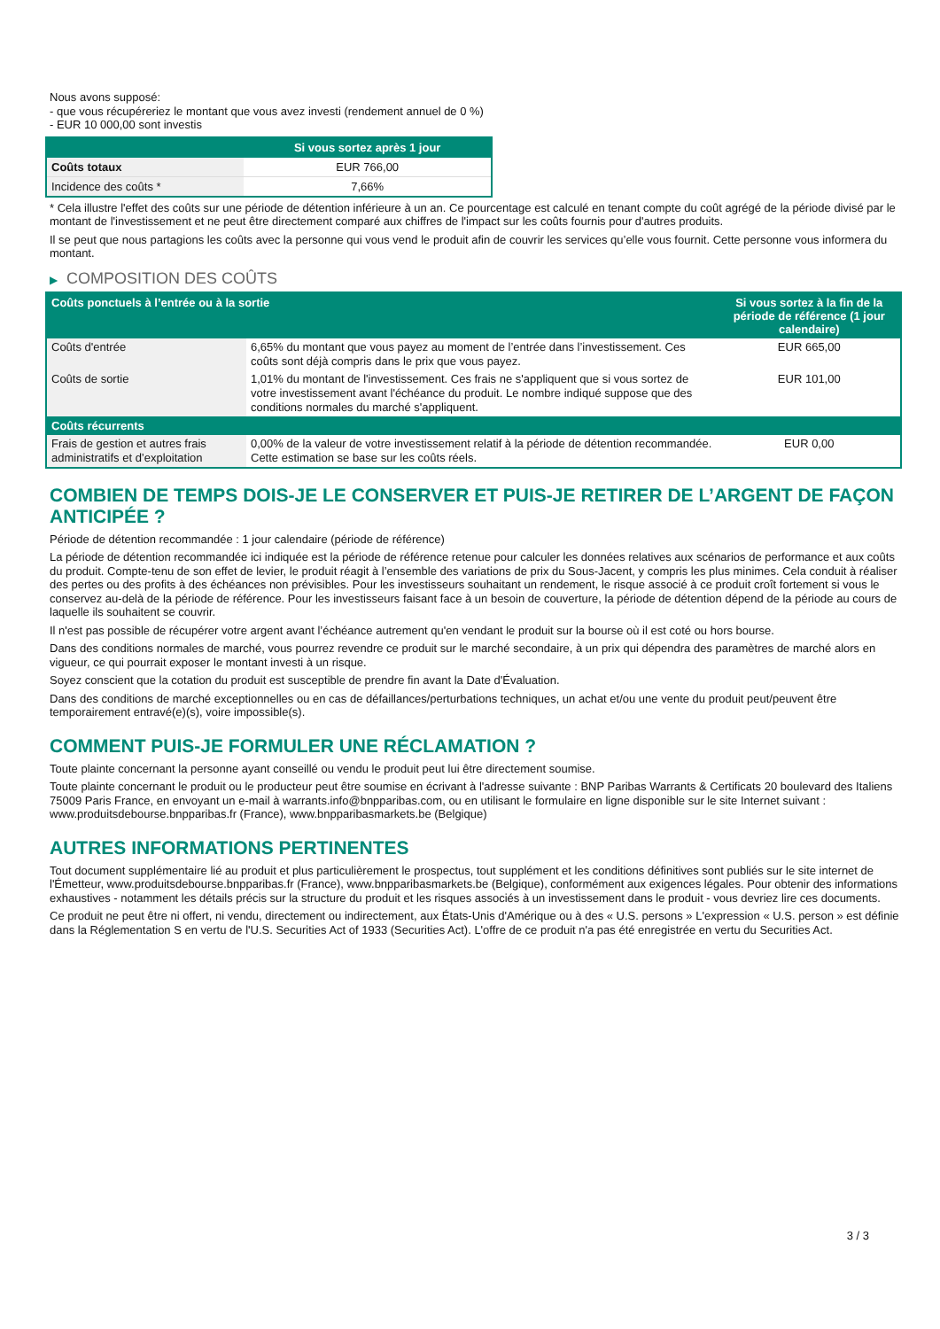Nous avons supposé:
- que vous récupéreriez le montant que vous avez investi (rendement annuel de 0 %)
- EUR 10 000,00 sont investis
| | Si vous sortez après 1 jour |
| --- | --- |
| Coûts totaux | EUR 766,00 |
| Incidence des coûts * | 7,66% |
* Cela illustre l'effet des coûts sur une période de détention inférieure à un an. Ce pourcentage est calculé en tenant compte du coût agrégé de la période divisé par le montant de l'investissement et ne peut être directement comparé aux chiffres de l'impact sur les coûts fournis pour d'autres produits.
Il se peut que nous partagions les coûts avec la personne qui vous vend le produit afin de couvrir les services qu’elle vous fournit. Cette personne vous informera du montant.
▶ COMPOSITION DES COÛTS
| Coûts ponctuels à l’entrée ou à la sortie | | Si vous sortez à la fin de la période de référence (1 jour calendaire) |
| --- | --- | --- |
| Coûts d'entrée | 6,65% du montant que vous payez au moment de l’entrée dans l’investissement. Ces coûts sont déjà compris dans le prix que vous payez. | EUR 665,00 |
| Coûts de sortie | 1,01% du montant de l'investissement. Ces frais ne s'appliquent que si vous sortez de votre investissement avant l'échéance du produit. Le nombre indiqué suppose que des conditions normales du marché s'appliquent. | EUR 101,00 |
| Coûts récurrents | | |
| Frais de gestion et autres frais administratifs et d’exploitation | 0,00% de la valeur de votre investissement relatif à la période de détention recommandée. Cette estimation se base sur les coûts réels. | EUR 0,00 |
COMBIEN DE TEMPS DOIS-JE LE CONSERVER ET PUIS-JE RETIRER DE L’ARGENT DE FAÇON ANTICIPÉE ?
Période de détention recommandée : 1 jour calendaire (période de référence)
La période de détention recommandée ici indiquée est la période de référence retenue pour calculer les données relatives aux scénarios de performance et aux coûts du produit. Compte-tenu de son effet de levier, le produit réagit à l’ensemble des variations de prix du Sous-Jacent, y compris les plus minimes. Cela conduit à réaliser des pertes ou des profits à des échéances non prévisibles. Pour les investisseurs souhaitant un rendement, le risque associé à ce produit croît fortement si vous le conservez au-delà de la période de référence. Pour les investisseurs faisant face à un besoin de couverture, la période de détention dépend de la période au cours de laquelle ils souhaitent se couvrir.
Il n'est pas possible de récupérer votre argent avant l’échéance autrement qu'en vendant le produit sur la bourse où il est coté ou hors bourse.
Dans des conditions normales de marché, vous pourrez revendre ce produit sur le marché secondaire, à un prix qui dépendra des paramètres de marché alors en vigueur, ce qui pourrait exposer le montant investi à un risque.
Soyez conscient que la cotation du produit est susceptible de prendre fin avant la Date d'Évaluation.
Dans des conditions de marché exceptionnelles ou en cas de défaillances/perturbations techniques, un achat et/ou une vente du produit peut/peuvent être temporairement entravé(e)(s), voire impossible(s).
COMMENT PUIS-JE FORMULER UNE RÉCLAMATION ?
Toute plainte concernant la personne ayant conseillé ou vendu le produit peut lui être directement soumise.
Toute plainte concernant le produit ou le producteur peut être soumise en écrivant à l'adresse suivante : BNP Paribas Warrants & Certificats 20 boulevard des Italiens 75009 Paris France, en envoyant un e-mail à warrants.info@bnpparibas.com, ou en utilisant le formulaire en ligne disponible sur le site Internet suivant : www.produitsdebourse.bnpparibas.fr (France), www.bnpparibasmarkets.be (Belgique)
AUTRES INFORMATIONS PERTINENTES
Tout document supplémentaire lié au produit et plus particulièrement le prospectus, tout supplément et les conditions définitives sont publiés sur le site internet de l'Émetteur, www.produitsdebourse.bnpparibas.fr (France), www.bnpparibasmarkets.be (Belgique), conformément aux exigences légales. Pour obtenir des informations exhaustives - notamment les détails précis sur la structure du produit et les risques associés à un investissement dans le produit - vous devriez lire ces documents.
Ce produit ne peut être ni offert, ni vendu, directement ou indirectement, aux États-Unis d'Amérique ou à des « U.S. persons » L'expression « U.S. person » est définie dans la Réglementation S en vertu de l'U.S. Securities Act of 1933 (Securities Act). L'offre de ce produit n'a pas été enregistrée en vertu du Securities Act.
3 / 3